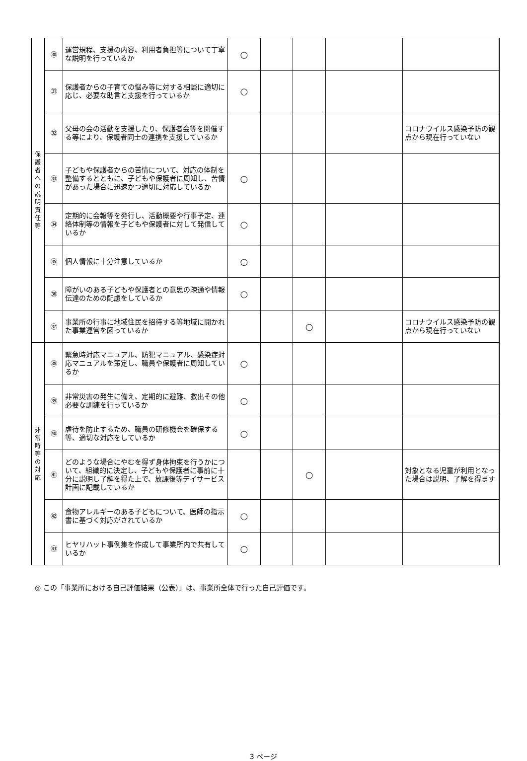| 保 護 者 へ の 説 明 責 任 等 | ㉚ | 運営規程、支援の内容、利用者負担等について丁寧な説明を行っているか | ○ | | | | |
| | ㉛ | 保護者からの子育ての悩み等に対する相談に適切に応じ、必要な助言と支援を行っているか | ○ | | | | |
| | ㉜ | 父母の会の活動を支援したり、保護者会等を開催する等により、保護者同士の連携を支援しているか | | | | | コロナウイルス感染予防の観点から現在行っていない |
| | ㉝ | 子どもや保護者からの苦情について、対応の体制を整備するとともに、子どもや保護者に周知し、苦情があった場合に迅速かつ適切に対応しているか | ○ | | | | |
| | ㉞ | 定期的に会報等を発行し、活動概要や行事予定、連絡体制等の情報を子どもや保護者に対して発信しているか | ○ | | | | |
| | ㉟ | 個人情報に十分注意しているか | ○ | | | | |
| | ㊱ | 障がいのある子どもや保護者との意思の疎通や情報伝達のための配慮をしているか | ○ | | | | |
| | ㊲ | 事業所の行事に地域住民を招待する等地域に開かれた事業運営を図っているか | | | ○ | | コロナウイルス感染予防の観点から現在行っていない |
| 非 常 時 等 の 対 応 | ㊳ | 緊急時対応マニュアル、防犯マニュアル、感染症対応マニュアルを策定し、職員や保護者に周知しているか | ○ | | | | |
| | ㊴ | 非常災害の発生に備え、定期的に避難、救出その他必要な訓練を行っているか | ○ | | | | |
| | ㊵ | 虐待を防止するため、職員の研修機会を確保する等、適切な対応をしているか | ○ | | | | |
| | ㊶ | どのような場合にやむを得ず身体拘束を行うかについて、組織的に決定し、子どもや保護者に事前に十分に説明し了解を得た上で、放課後等デイサービス計画に記載しているか | | | ○ | | 対象となる児童が利用となった場合は説明、了解を得ます |
| | ㊷ | 食物アレルギーのある子どもについて、医師の指示書に基づく対応がされているか | ○ | | | | |
| | ㊸ | ヒヤリハット事例集を作成して事業所内で共有しているか | ○ | | | | |
◎ この「事業所における自己評価結果（公表）」は、事業所全体で行った自己評価です。
3 ページ